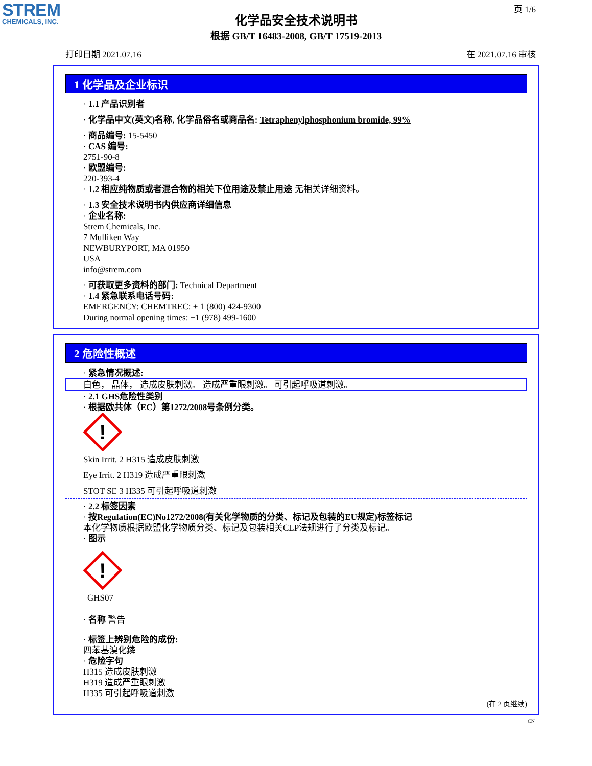STREM
CHEMICALS, INC.
页 1/6
化学品安全技术说明书
根据 GB/T 16483-2008, GB/T 17519-2013
打印日期 2021.07.16 在 2021.07.16 审核
1 化学品及企业标识
· 1.1 产品识别者
· 化学品中文(英文)名称, 化学品俗名或商品名: Tetraphenylphosphonium bromide, 99%
· 商品编号: 15-5450
· CAS 编号:
2751-90-8
· 欧盟编号:
220-393-4
· 1.2 相应纯物质或者混合物的相关下位用途及禁止用途 无相关详细资料。
· 1.3 安全技术说明书内供应商详细信息
· 企业名称:
Strem Chemicals, Inc.
7 Mulliken Way
NEWBURYPORT, MA 01950
USA
info@strem.com
· 可获取更多资料的部门: Technical Department
· 1.4 紧急联系电话号码:
EMERGENCY: CHEMTREC: + 1 (800) 424-9300
During normal opening times: +1 (978) 499-1600
2 危险性概述
· 紧急情况概述:
白色， 晶体， 造成皮肤刺激。 造成严重眼刺激。 可引起呼吸道刺激。
· 2.1 GHS危险性类别
· 根据欧共体（EC）第1272/2008号条例分类。
!
Skin Irrit. 2 H315 造成皮肤刺激
Eye Irrit. 2 H319 造成严重眼刺激
STOT SE 3 H335 可引起呼吸道刺激
· 2.2 标签因素
· 按Regulation(EC)No1272/2008(有关化学物质的分类、标记及包装的EU规定)标签标记
本化学物质根据欧盟化学物质分类、标记及包装相关CLP法规进行了分类及标记。
· 图示
!
GHS07
· 名称 警告
· 标签上辨别危险的成份:
四苯基溴化鏻
· 危险字句
H315 造成皮肤刺激
H319 造成严重眼刺激
H335 可引起呼吸道刺激
(在 2 页继续)
CN